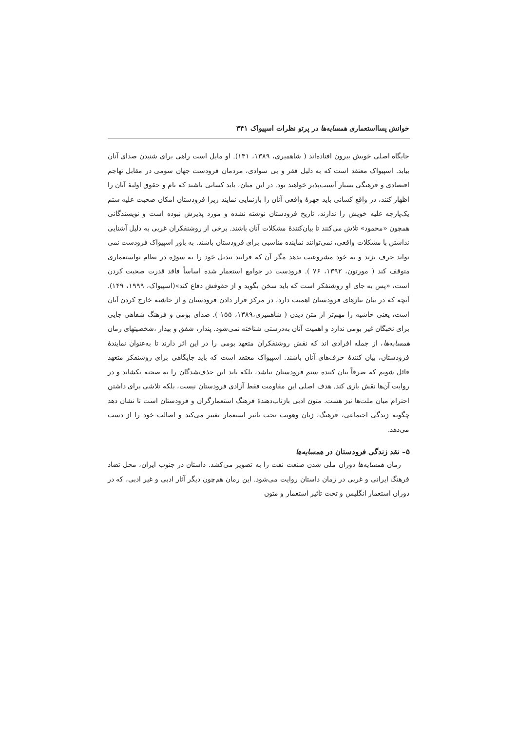خوانش پسااستعماری همسایه‌ها در پرتو نظرات اسپیواک ۳۴۱
جایگاه اصلی خویش بیرون افتاده‌اند ( شاهمیری، ۱۳۸۹، ۱۴۱). او مایل است راهی برای شنیدن صدای آنان بیابد. اسپیواک معتقد است که به دلیل فقر و بی سوادی، مردمان فرودست جهان سومی در مقابل تهاجم اقتصادی و فرهنگی بسیار آسیب‌پذیر خواهند بود. در این میان، باید کسانی باشند که نام و حقوق اولیهٔ آنان را اظهار کنند، در واقع کسانی باید چهرهٔ واقعی آنان را بازنمایی نمایند زیرا فرودستان امکان صحبت علیه ستم یک‌پارچه علیه خویش را ندارند، تاریخ فرودستان نوشته نشده و مورد پذیرش نبوده است و نویسندگانی همچون «محمود» تلاش می‌کنند تا بیان‌کنندهٔ مشکلات آنان باشند. برخی از روشنفکران غربی به دلیل آشنایی نداشتن با مشکلات واقعی، نمی‌توانند نماینده مناسبی برای فرودستان باشند. به باور اسپیواک فرودست نمی تواند حرف بزند و به خود مشروعیت بدهد مگر آن که فرایند تبدیل خود را به سوژه در نظام نواستعماری متوقف کند ( مورتون، ۱۳۹۲، ۷۶ ). فرودست در جوامع استعمار شده اساساً فاقد قدرت صحبت کردن است، «پس به جای او روشنفکر است که باید سخن بگوید و از حقوقش دفاع کند»(اسپیواک، ۱۹۹۹، ۱۴۹). آنچه که در بیان نیازهای فرودستان اهمیت دارد، در مرکز قرار دادن فرودستان و از حاشیه خارج کردن آنان است، یعنی حاشیه را مهم‌تر از متن دیدن ( شاهمیری،۱۳۸۹، ۱۵۵ ). صدای بومی و فرهنگ شفاهی جایی برای نخبگان غیر بومی ندارد و اهمیت آنان به‌درستی شناخته نمی‌شود. پندار، شفق و بیدار ،شخصیتهای رمان همسایه‌ها، از جمله افرادی اند که نقش روشنفکران متعهد بومی را در این اثر دارند تا به‌عنوان نمایندهٔ فرودستان، بیان کنندهٔ حرف‌های آنان باشند. اسپیواک معتقد است که باید جایگاهی برای روشنفکر متعهد قائل شویم که صرفاً بیان کننده ستم فرودستان نباشد، بلکه باید این حذف‌شدگان را به صحنه بکشاند و در روایت آن‌ها نقش بازی کند. هدف اصلی این مقاومت فقط آزادی فرودستان نیست، بلکه تلاشی برای داشتن احترام میان ملت‌ها نیز هست. متون ادبی بازتاب‌دهندهٔ فرهنگ استعمارگران و فرودستان است تا نشان دهد چگونه زندگی اجتماعی، فرهنگ، زبان وهویت تحت تاثیر استعمار تغییر می‌کند و اصالت خود را از دست می‌دهد.
۵– نقد زندگی فرودستان در همسایه‌ها
رمان همسایه‌ها دوران ملی شدن صنعت نفت را به تصویر می‌کشد. داستان در جنوب ایران، محل تضاد فرهنگ ایرانی و غربی در زمان داستان روایت می‌شود. این رمان هم‌چون دیگر آثار ادبی و غیر ادبی، که در دوران استعمار انگلیس و تحت تاثیر استعمار و متون